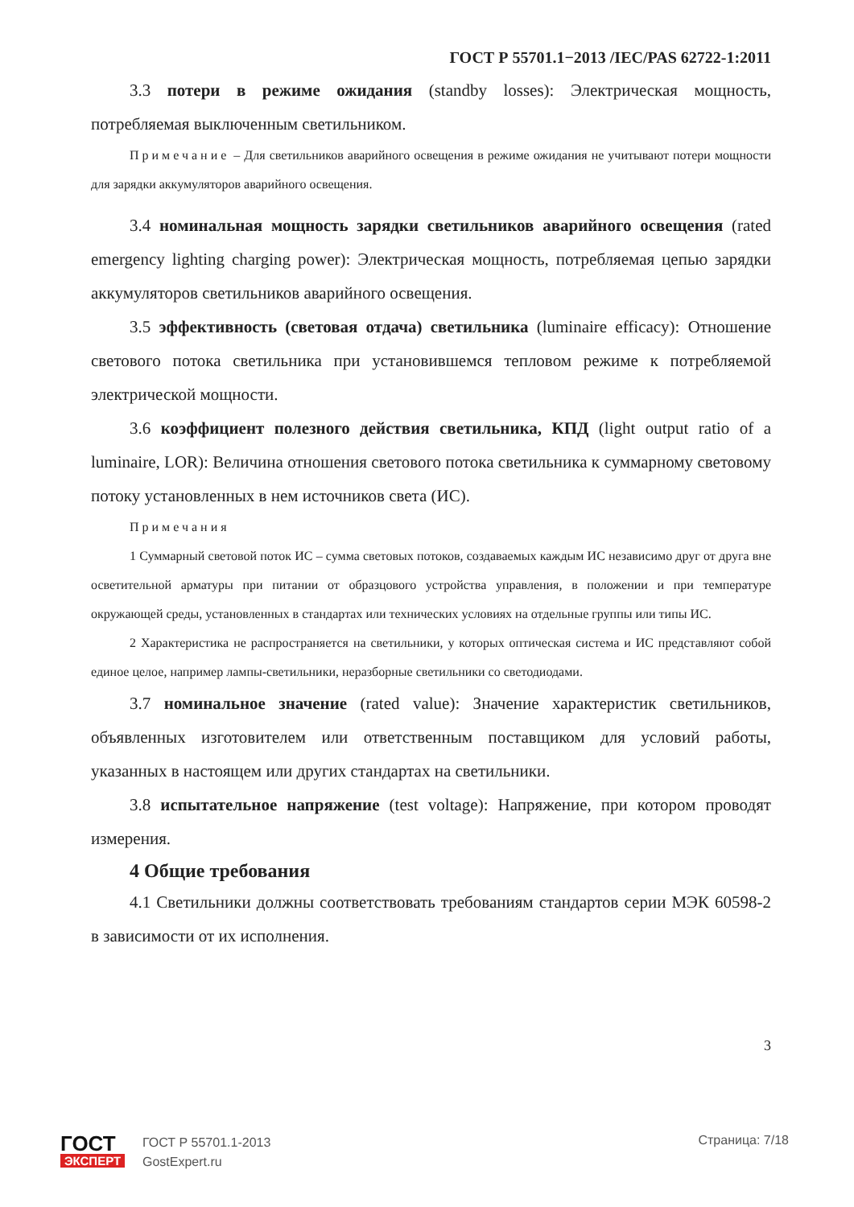ГОСТ Р 55701.1−2013 /IEC/PAS 62722-1:2011
3.3 потери в режиме ожидания (standby losses): Электрическая мощность, потребляемая выключенным светильником.
Примечание – Для светильников аварийного освещения в режиме ожидания не учитывают потери мощности для зарядки аккумуляторов аварийного освещения.
3.4 номинальная мощность зарядки светильников аварийного освещения (rated emergency lighting charging power): Электрическая мощность, потребляемая цепью зарядки аккумуляторов светильников аварийного освещения.
3.5 эффективность (световая отдача) светильника (luminaire efficacy): Отношение светового потока светильника при установившемся тепловом режиме к потребляемой электрической мощности.
3.6 коэффициент полезного действия светильника, КПД (light output ratio of a luminaire, LOR): Величина отношения светового потока светильника к суммарному световому потоку установленных в нем источников света (ИС).
Примечания
1 Суммарный световой поток ИС – сумма световых потоков, создаваемых каждым ИС независимо друг от друга вне осветительной арматуры при питании от образцового устройства управления, в положении и при температуре окружающей среды, установленных в стандартах или технических условиях на отдельные группы или типы ИС.
2 Характеристика не распространяется на светильники, у которых оптическая система и ИС представляют собой единое целое, например лампы-светильники, неразборные светильники со светодиодами.
3.7 номинальное значение (rated value): Значение характеристик светильников, объявленных изготовителем или ответственным поставщиком для условий работы, указанных в настоящем или других стандартах на светильники.
3.8 испытательное напряжение (test voltage): Напряжение, при котором проводят измерения.
4 Общие требования
4.1 Светильники должны соответствовать требованиям стандартов серии МЭК 60598-2 в зависимости от их исполнения.
3
ГОСТ
ЭКСПЕРТ
ГОСТ Р 55701.1-2013
GostExpert.ru
Страница: 7/18